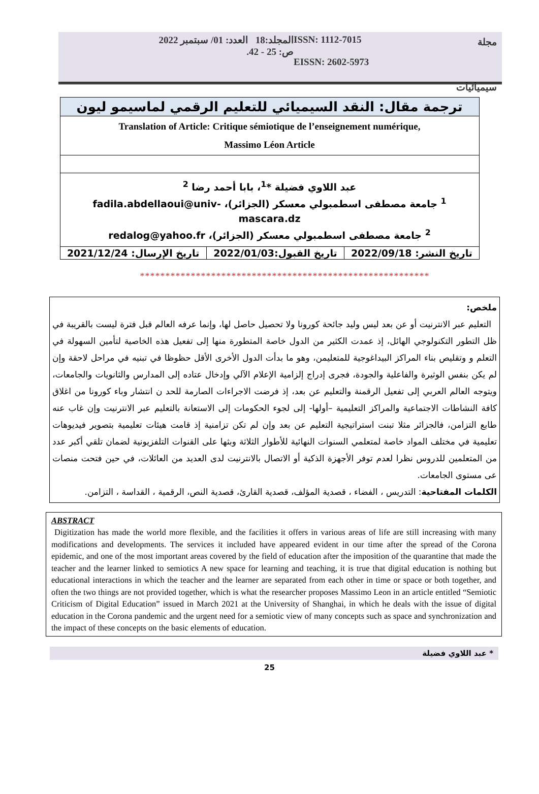مجلة
سيميائيات
ISSN: 1112-7015
EISSN: 2602-5973
المجلد:18 العدد: 01/ سبتمبر 2022
ص: 25 - 42.
| ترجمة مقال: النقد السيميائي للتعليم الرقمي لماسيمو ليون | | |
| Translation of Article: Critique sémiotique de l’enseignement numérique, Massimo Léon Article | | |
| عبد اللاوي فضيلة *<sup>1</sup>، بابا أحمد رضا <sup>2</sup> <sup>1</sup> جامعة مصطفى اسطمبولي معسكر (الجزائر)، fadila.abdellaoui@univ-mascara.dz <sup>2</sup> جامعة مصطفى اسطمبولي معسكر (الجزائر)، redalog@yahoo.fr | | |
| تاريخ الإرسال: 2021/12/24 | تاريخ القبول:2022/01/03 | تاريخ النشر: 2022/09/18 |
*********************************************************
ملخص:
التعليم عبر الانترنيت أو عن بعد ليس وليد جائحة كورونا ولا تحصيل حاصل لها، وإنما عرفه العالم قبل فترة ليست بالقريبة في ظل التطور التكنولوجي الهائل، إذ عمدت الكثير من الدول خاصة المتطورة منها إلى تفعيل هذه الخاصية لتأمين السهولة في التعلم و وتقليص بناء المراكز البيداغوجية للمتعليمن، وهو ما بدأت الدول الأخرى الأقل حظوظا في تبنيه في مراحل لاحقة وإن لم يكن بنفس الوثيرة والفاعلية والجودة، فجرى إدراج إلزامية الإعلام الآلي وإدخال عتاده إلى المدارس والثانويات والجامعات، ويتوجه العالم العربي إلى تفعيل الرقمنة والتعليم عن بعد، إذ فرضت الاجراءات الصارمة للحد ن انتشار وباء كورونا من اغلاق كافة النشاطات الاجتماعية والمراكز التعليمية –أولها- إلى لجوء الحكومات إلى الاستعانة بالتعليم عبر الانترنيت وإن غاب عنه طابع التزامن، فالجزائر مثلا تبنت استراتيجية التعليم عن بعد وإن لم تكن تزامنية إذ قامت هيئات تعليمية بتصوير فيديوهات تعليمية في مختلف المواد خاصة لمتعلمي السنوات النهائية للأطوار الثلاثة وبثها على القنوات التلفزيونية لضمان تلقي أكبر عدد من المتعلمين للدروس نظرا لعدم توفر الأجهزة الذكية أو الاتصال بالانترنيت لدى العديد من العائلات، في حين فتحت منصات عى مستوى الجامعات.
الكلمات المفتاحية: التدريس ، الفضاء ، قصدية المؤلف، قصدية القارئ، قصدية النص، الرقمية ، القداسة ، التزامن.
ABSTRACT
Digitization has made the world more flexible, and the facilities it offers in various areas of life are still increasing with many modifications and developments. The services it included have appeared evident in our time after the spread of the Corona epidemic, and one of the most important areas covered by the field of education after the imposition of the quarantine that made the teacher and the learner linked to semiotics A new space for learning and teaching, it is true that digital education is nothing but educational interactions in which the teacher and the learner are separated from each other in time or space or both together, and often the two things are not provided together, which is what the researcher proposes Massimo Leon in an article entitled “Semiotic Criticism of Digital Education” issued in March 2021 at the University of Shanghai, in which he deals with the issue of digital education in the Corona pandemic and the urgent need for a semiotic view of many concepts such as space and synchronization and the impact of these concepts on the basic elements of education.
* عبد اللاوي فضيلة
25